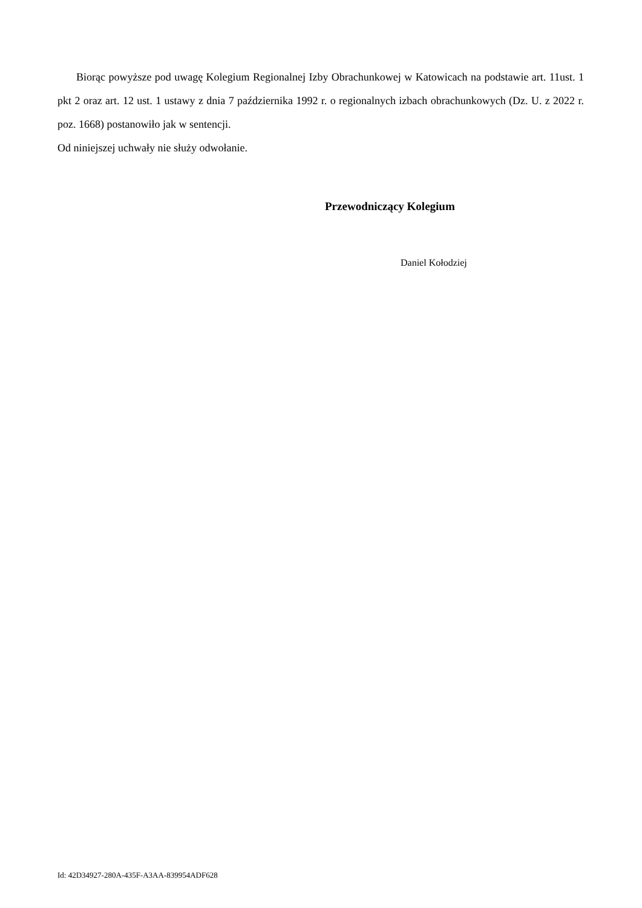Biorąc powyższe pod uwagę Kolegium Regionalnej Izby Obrachunkowej w Katowicach na podstawie art. 11ust. 1 pkt 2 oraz art. 12 ust. 1 ustawy z dnia 7 października 1992 r. o regionalnych izbach obrachunkowych (Dz. U. z 2022 r. poz. 1668) postanowiło jak w sentencji.
Od niniejszej uchwały nie służy odwołanie.
Przewodniczący Kolegium
Daniel Kołodziej
Id: 42D34927-280A-435F-A3AA-839954ADF628